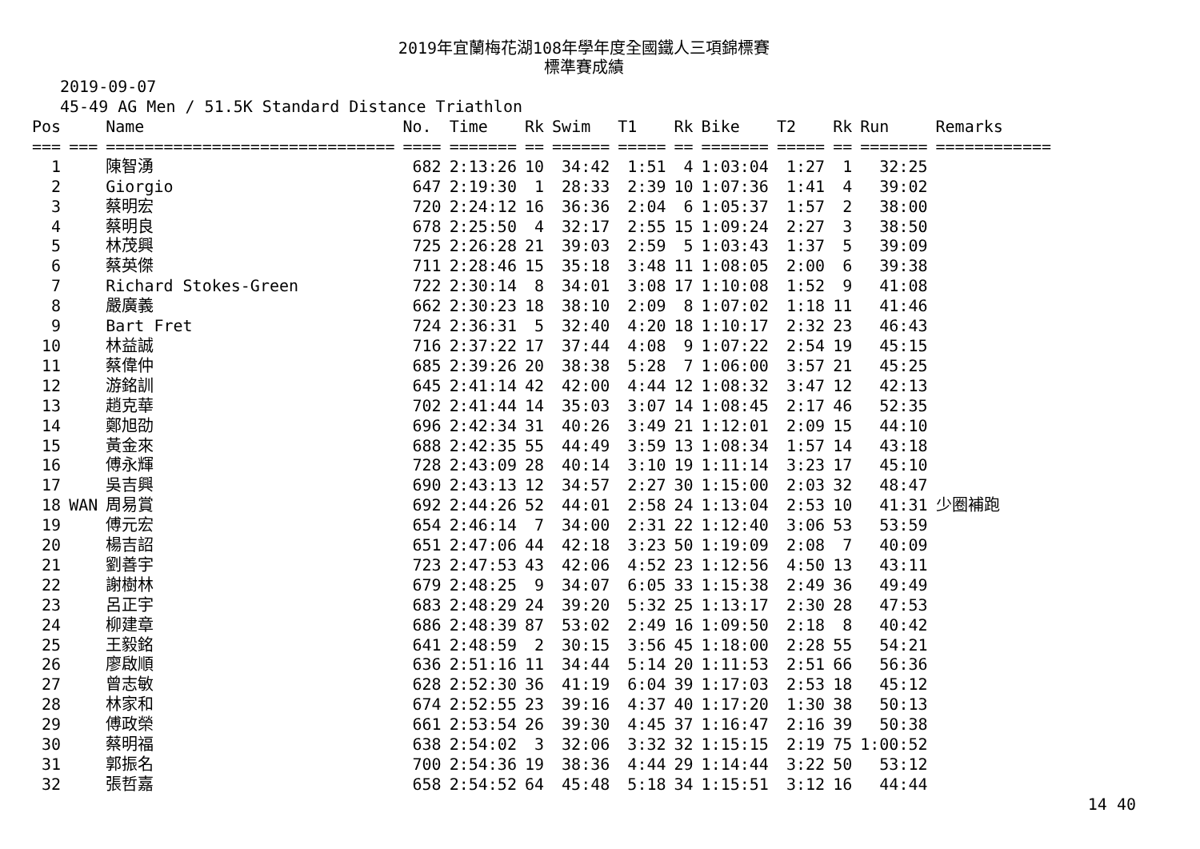2019年宜蘭梅花湖108年學年度全國鐵人三項錦標賽
標準賽成績
2019-09-07
45-49 AG Men / 51.5K Standard Distance Triathlon
| Pos | | Name | No. | Time | Rk | Swim | T1 | Rk | Bike | T2 | Rk | Run | Remarks |
| --- | --- | --- | --- | --- | --- | --- | --- | --- | --- | --- | --- | --- | --- |
| === | === | ============================== | ==== | ======= | == | ====== | ===== | == | ======= | ===== | == | ======= | ============ |
| 1 | | 陳智湧 | 682 | 2:13:26 | 10 | 34:42 | 1:51 | 4 | 1:03:04 | 1:27 | 1 | 32:25 | |
| 2 | | Giorgio | 647 | 2:19:30 | 1 | 28:33 | 2:39 | 10 | 1:07:36 | 1:41 | 4 | 39:02 | |
| 3 | | 蔡明宏 | 720 | 2:24:12 | 16 | 36:36 | 2:04 | 6 | 1:05:37 | 1:57 | 2 | 38:00 | |
| 4 | | 蔡明良 | 678 | 2:25:50 | 4 | 32:17 | 2:55 | 15 | 1:09:24 | 2:27 | 3 | 38:50 | |
| 5 | | 林茂興 | 725 | 2:26:28 | 21 | 39:03 | 2:59 | 5 | 1:03:43 | 1:37 | 5 | 39:09 | |
| 6 | | 蔡英傑 | 711 | 2:28:46 | 15 | 35:18 | 3:48 | 11 | 1:08:05 | 2:00 | 6 | 39:38 | |
| 7 | | Richard Stokes-Green | 722 | 2:30:14 | 8 | 34:01 | 3:08 | 17 | 1:10:08 | 1:52 | 9 | 41:08 | |
| 8 | | 嚴廣義 | 662 | 2:30:23 | 18 | 38:10 | 2:09 | 8 | 1:07:02 | 1:18 | 11 | 41:46 | |
| 9 | | Bart Fret | 724 | 2:36:31 | 5 | 32:40 | 4:20 | 18 | 1:10:17 | 2:32 | 23 | 46:43 | |
| 10 | | 林益誠 | 716 | 2:37:22 | 17 | 37:44 | 4:08 | 9 | 1:07:22 | 2:54 | 19 | 45:15 | |
| 11 | | 蔡偉仲 | 685 | 2:39:26 | 20 | 38:38 | 5:28 | 7 | 1:06:00 | 3:57 | 21 | 45:25 | |
| 12 | | 游銘訓 | 645 | 2:41:14 | 42 | 42:00 | 4:44 | 12 | 1:08:32 | 3:47 | 12 | 42:13 | |
| 13 | | 趙克華 | 702 | 2:41:44 | 14 | 35:03 | 3:07 | 14 | 1:08:45 | 2:17 | 46 | 52:35 | |
| 14 | | 鄭旭劭 | 696 | 2:42:34 | 31 | 40:26 | 3:49 | 21 | 1:12:01 | 2:09 | 15 | 44:10 | |
| 15 | | 黃金來 | 688 | 2:42:35 | 55 | 44:49 | 3:59 | 13 | 1:08:34 | 1:57 | 14 | 43:18 | |
| 16 | | 傅永輝 | 728 | 2:43:09 | 28 | 40:14 | 3:10 | 19 | 1:11:14 | 3:23 | 17 | 45:10 | |
| 17 | | 吳吉興 | 690 | 2:43:13 | 12 | 34:57 | 2:27 | 30 | 1:15:00 | 2:03 | 32 | 48:47 | |
| 18 | WAN | 周易賞 | 692 | 2:44:26 | 52 | 44:01 | 2:58 | 24 | 1:13:04 | 2:53 | 10 | 41:31 | 少圈補跑 |
| 19 | | 傅元宏 | 654 | 2:46:14 | 7 | 34:00 | 2:31 | 22 | 1:12:40 | 3:06 | 53 | 53:59 | |
| 20 | | 楊吉詔 | 651 | 2:47:06 | 44 | 42:18 | 3:23 | 50 | 1:19:09 | 2:08 | 7 | 40:09 | |
| 21 | | 劉善宇 | 723 | 2:47:53 | 43 | 42:06 | 4:52 | 23 | 1:12:56 | 4:50 | 13 | 43:11 | |
| 22 | | 謝樹林 | 679 | 2:48:25 | 9 | 34:07 | 6:05 | 33 | 1:15:38 | 2:49 | 36 | 49:49 | |
| 23 | | 呂正宇 | 683 | 2:48:29 | 24 | 39:20 | 5:32 | 25 | 1:13:17 | 2:30 | 28 | 47:53 | |
| 24 | | 柳建章 | 686 | 2:48:39 | 87 | 53:02 | 2:49 | 16 | 1:09:50 | 2:18 | 8 | 40:42 | |
| 25 | | 王毅銘 | 641 | 2:48:59 | 2 | 30:15 | 3:56 | 45 | 1:18:00 | 2:28 | 55 | 54:21 | |
| 26 | | 廖啟順 | 636 | 2:51:16 | 11 | 34:44 | 5:14 | 20 | 1:11:53 | 2:51 | 66 | 56:36 | |
| 27 | | 曾志敏 | 628 | 2:52:30 | 36 | 41:19 | 6:04 | 39 | 1:17:03 | 2:53 | 18 | 45:12 | |
| 28 | | 林家和 | 674 | 2:52:55 | 23 | 39:16 | 4:37 | 40 | 1:17:20 | 1:30 | 38 | 50:13 | |
| 29 | | 傅政榮 | 661 | 2:53:54 | 26 | 39:30 | 4:45 | 37 | 1:16:47 | 2:16 | 39 | 50:38 | |
| 30 | | 蔡明福 | 638 | 2:54:02 | 3 | 32:06 | 3:32 | 32 | 1:15:15 | 2:19 | 75 | 1:00:52 | |
| 31 | | 郭振名 | 700 | 2:54:36 | 19 | 38:36 | 4:44 | 29 | 1:14:44 | 3:22 | 50 | 53:12 | |
| 32 | | 張哲嘉 | 658 | 2:54:52 | 64 | 45:48 | 5:18 | 34 | 1:15:51 | 3:12 | 16 | 44:44 | |
14 40